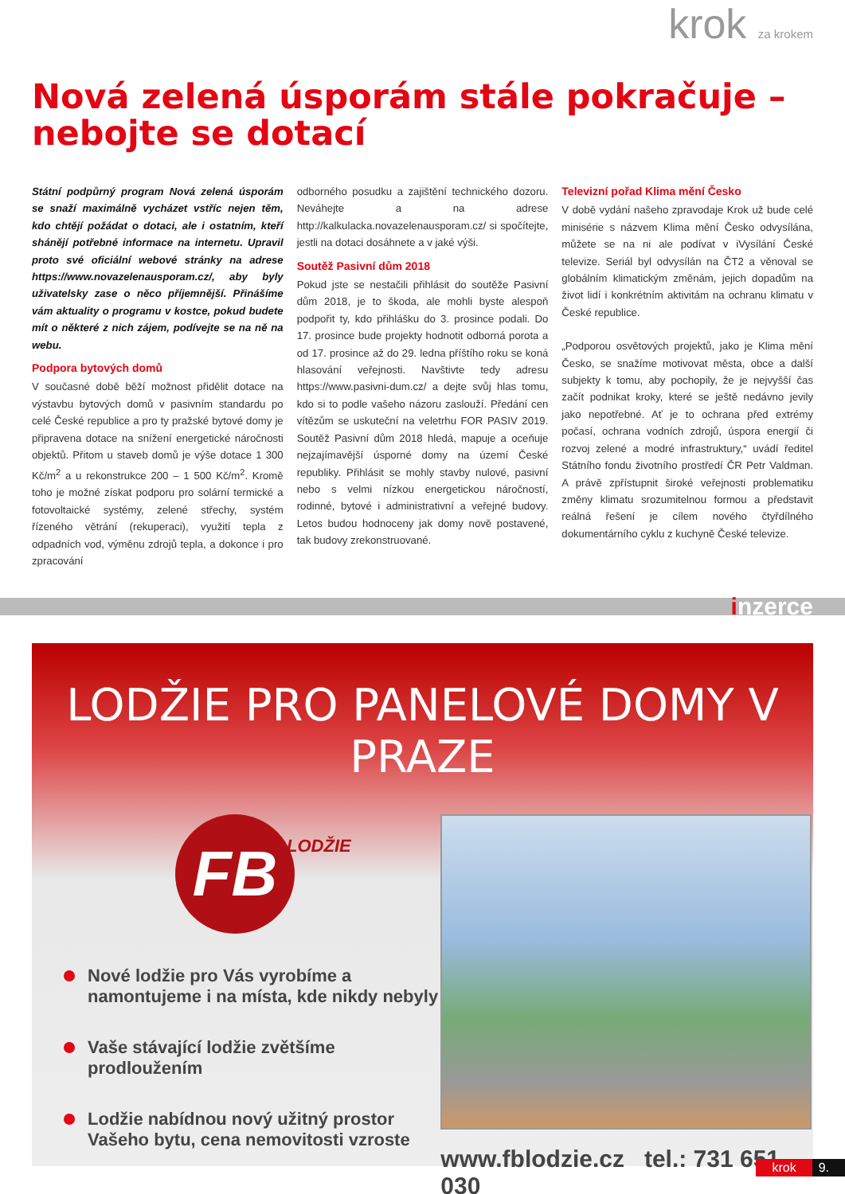krok za krokem
Nová zelená úsporám stále pokračuje – nebojte se dotací
Státní podpůrný program Nová zelená úsporám se snaží maximálně vycházet vstříc nejen těm, kdo chtějí požádat o dotaci, ale i ostatním, kteří shánějí potřebné informace na internetu. Upravil proto své oficiální webové stránky na adrese https://www.novazelenausporam.cz/, aby byly uživatelsky zase o něco příjemnější. Přinášíme vám aktuality o programu v kostce, pokud budete mít o některé z nich zájem, podívejte se na ně na webu.
Podpora bytových domů
V současné době běží možnost přidělit dotace na výstavbu bytových domů v pasivním standardu po celé České republice a pro ty pražské bytové domy je připravena dotace na snížení energetické náročnosti objektů. Přitom u staveb domů je výše dotace 1 300 Kč/m<sup>2</sup> a u rekonstrukce 200 – 1 500 Kč/m<sup>2</sup>. Kromě toho je možné získat podporu pro solární termické a fotovoltaické systémy, zelené střechy, systém řízeného větrání (rekuperaci), využití tepla z odpadních vod, výměnu zdrojů tepla, a dokonce i pro zpracování
odborného posudku a zajištění technického dozoru. Neváhejte a na adrese http://kalkulacka.novazelenausporam.cz/ si spočítejte, jestli na dotaci dosáhnete a v jaké výši.
Soutěž Pasivní dům 2018
Pokud jste se nestačili přihlásit do soutěže Pasivní dům 2018, je to škoda, ale mohli byste alespoň podpořit ty, kdo přihlášku do 3. prosince podali. Do 17. prosince bude projekty hodnotit odborná porota a od 17. prosince až do 29. ledna příštího roku se koná hlasování veřejnosti. Navštivte tedy adresu https://www.pasivni-dum.cz/ a dejte svůj hlas tomu, kdo si to podle vašeho názoru zaslouží. Předání cen vítězům se uskuteční na veletrhu FOR PASIV 2019. Soutěž Pasivní dům 2018 hledá, mapuje a oceňuje nejzajímavější úsporné domy na území České republiky. Přihlásit se mohly stavby nulové, pasivní nebo s velmi nízkou energetickou náročností, rodinné, bytové i administrativní a veřejné budovy. Letos budou hodnoceny jak domy nově postavené, tak budovy zrekonstruované.
Televizní pořad Klima mění Česko
V době vydání našeho zpravodaje Krok už bude celé minisérie s názvem Klima mění Česko odvysílána, můžete se na ni ale podívat v iVysílání České televize. Seriál byl odvysílán na ČT2 a věnoval se globálním klimatickým změnám, jejich dopadům na život lidí i konkrétním aktivitám na ochranu klimatu v České republice.
„Podporou osvětových projektů, jako je Klima mění Česko, se snažíme motivovat města, obce a další subjekty k tomu, aby pochopily, že je nejvyšší čas začít podnikat kroky, které se ještě nedávno jevily jako nepotřebné. Ať je to ochrana před extrémy počasí, ochrana vodních zdrojů, úspora energií či rozvoj zelené a modré infrastruktury,“ uvádí ředitel Státního fondu životního prostředí ČR Petr Valdman. A právě zpřístupnit široké veřejnosti problematiku změny klimatu srozumitelnou formou a představit reálná řešení je cílem nového čtyřdílného dokumentárního cyklu z kuchyně České televize.
inzerce
LODŽIE PRO PANELOVÉ DOMY V PRAZE
FB
LODŽIE
Nové lodžie pro Vás vyrobíme a namontujeme i na místa, kde nikdy nebyly
Vaše stávající lodžie zvětšíme prodloužením
Lodžie nabídnou nový užitný prostor Vašeho bytu, cena nemovitosti vzroste
www.fblodzie.cz tel.: 731 651 030
krok 9.